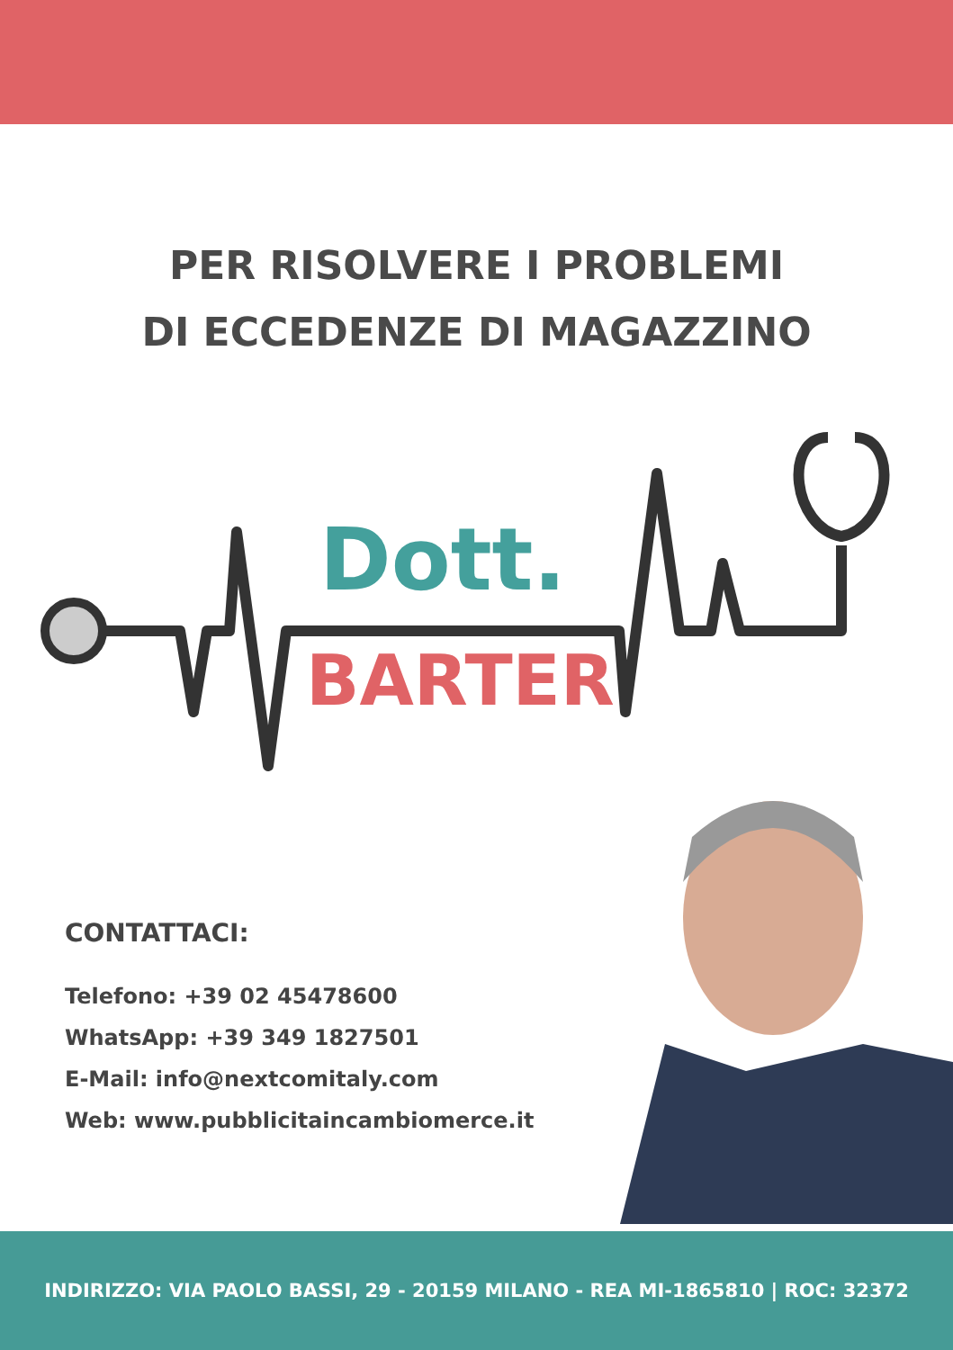PER RISOLVERE I PROBLEMI
DI ECCEDENZE DI MAGAZZINO
Dott.
BARTER
CONTATTACI:
Telefono: +39 02 45478600
WhatsApp: +39 349 1827501
E-Mail: info@nextcomitaly.com
Web: www.pubblicitaincambiomerce.it
INDIRIZZO: VIA PAOLO BASSI, 29 - 20159 MILANO - REA MI-1865810 | ROC: 32372